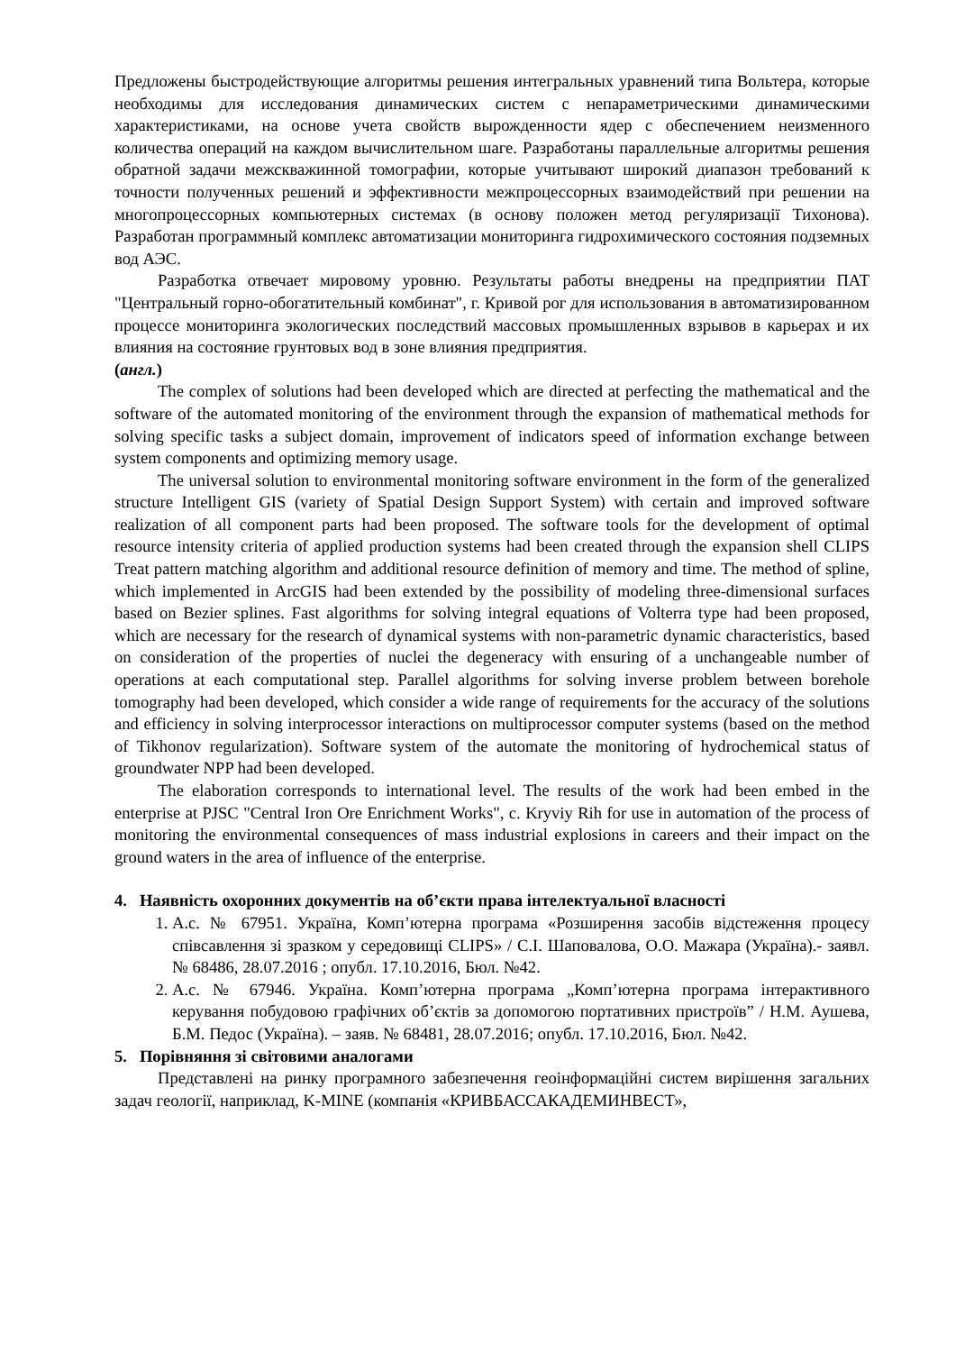Предложены быстродействующие алгоритмы решения интегральных уравнений типа Вольтера, которые необходимы для исследования динамических систем с непараметрическими динамическими характеристиками, на основе учета свойств вырожденности ядер с обеспечением неизменного количества операций на каждом вычислительном шаге. Разработаны параллельные алгоритмы решения обратной задачи межскважинной томографии, которые учитывают широкий диапазон требований к точности полученных решений и эффективности межпроцессорных взаимодействий при решении на многопроцессорных компьютерных системах (в основу положен метод регуляризації Тихонова). Разработан программный комплекс автоматизации мониторинга гидрохимического состояния подземных вод АЭС.
Разработка отвечает мировому уровню. Результаты работы внедрены на предприятии ПАТ "Центральный горно-обогатительный комбинат", г. Кривой рог для использования в автоматизированном процессе мониторинга экологических последствий массовых промышленных взрывов в карьерах и их влияния на состояние грунтовых вод в зоне влияния предприятия.
(англ.)
The complex of solutions had been developed which are directed at perfecting the mathematical and the software of the automated monitoring of the environment through the expansion of mathematical methods for solving specific tasks a subject domain, improvement of indicators speed of information exchange between system components and optimizing memory usage.
The universal solution to environmental monitoring software environment in the form of the generalized structure Intelligent GIS (variety of Spatial Design Support System) with certain and improved software realization of all component parts had been proposed. The software tools for the development of optimal resource intensity criteria of applied production systems had been created through the expansion shell CLIPS Treat pattern matching algorithm and additional resource definition of memory and time. The method of spline, which implemented in ArcGIS had been extended by the possibility of modeling three-dimensional surfaces based on Bezier splines. Fast algorithms for solving integral equations of Volterra type had been proposed, which are necessary for the research of dynamical systems with non-parametric dynamic characteristics, based on consideration of the properties of nuclei the degeneracy with ensuring of a unchangeable number of operations at each computational step. Parallel algorithms for solving inverse problem between borehole tomography had been developed, which consider a wide range of requirements for the accuracy of the solutions and efficiency in solving interprocessor interactions on multiprocessor computer systems (based on the method of Tikhonov regularization). Software system of the automate the monitoring of hydrochemical status of groundwater NPP had been developed.
The elaboration corresponds to international level. The results of the work had been embed in the enterprise at PJSC "Central Iron Ore Enrichment Works", c. Kryviy Rih for use in automation of the process of monitoring the environmental consequences of mass industrial explosions in careers and their impact on the ground waters in the area of influence of the enterprise.
4. Наявність охоронних документів на об’єкти права інтелектуальної власності
1. А.с. № 67951. Україна, Комп’ютерна програма «Розширення засобів відстеження процесу співсавлення зі зразком у середовищі CLIPS» / С.І. Шаповалова, О.О. Мажара (Україна).- заявл. № 68486, 28.07.2016 ; опубл. 17.10.2016, Бюл. №42.
2. А.с. № 67946. Україна. Комп’ютерна програма „Комп’ютерна програма інтерактивного керування побудовою графічних об’єктів за допомогою портативних пристроїв” / Н.М. Аушева, Б.М. Педос (Україна). – заяв. № 68481, 28.07.2016; опубл. 17.10.2016, Бюл. №42.
5. Порівняння зі світовими аналогами
Представлені на ринку програмного забезпечення геоінформаційні систем вирішення загальних задач геології, наприклад, K-MINE (компанія «КРИВБАССАКАДЕМИНВЕСТ»,